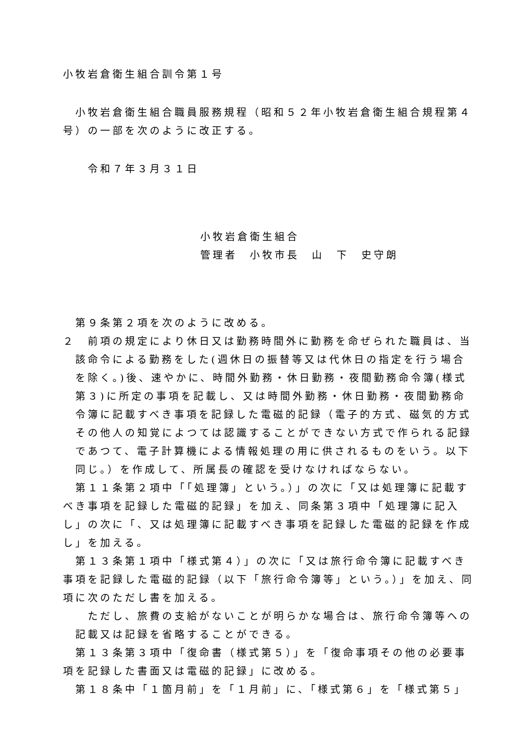小牧岩倉衛生組合訓令第１号
小牧岩倉衛生組合職員服務規程（昭和５２年小牧岩倉衛生組合規程第４号）の一部を次のように改正する。
令和７年３月３１日
小牧岩倉衛生組合
管理者　小牧市長　山　下　史守朗
第９条第２項を次のように改める。
２　前項の規定により休日又は勤務時間外に勤務を命ぜられた職員は、当該命令による勤務をした(週休日の振替等又は代休日の指定を行う場合を除く。)後、速やかに、時間外勤務・休日勤務・夜間勤務命令簿(様式第３)に所定の事項を記載し、又は時間外勤務・休日勤務・夜間勤務命令簿に記載すべき事項を記録した電磁的記録（電子的方式、磁気的方式その他人の知覚によつては認識することができない方式で作られる記録であつて、電子計算機による情報処理の用に供されるものをいう。以下同じ。）を作成して、所属長の確認を受けなければならない。
第１１条第２項中「「処理簿」という。）」の次に「又は処理簿に記載すべき事項を記録した電磁的記録」を加え、同条第３項中「処理簿に記入し」の次に「、又は処理簿に記載すべき事項を記録した電磁的記録を作成し」を加える。
第１３条第１項中「様式第４）」の次に「又は旅行命令簿に記載すべき事項を記録した電磁的記録（以下「旅行命令簿等」という。）」を加え、同項に次のただし書を加える。
ただし、旅費の支給がないことが明らかな場合は、旅行命令簿等への記載又は記録を省略することができる。
第１３条第３項中「復命書（様式第５）」を「復命事項その他の必要事項を記録した書面又は電磁的記録」に改める。
第１８条中「１箇月前」を「１月前」に、「様式第６」を「様式第５」